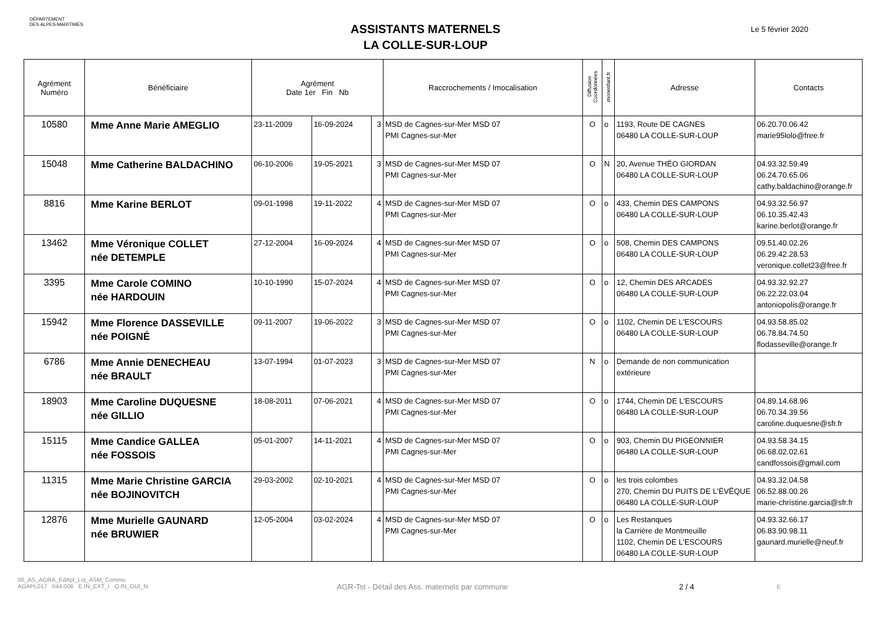DÉPARTEMENT
DES ALPES-MARITIMES
ASSISTANTS MATERNELS
LA COLLE-SUR-LOUP
Le 5 février 2020
| Agrément Numéro | Bénéficiaire | Agrément Date 1er Fin Nb | | | Raccrochements / Imocalisation | Diffusion Coordonnées | monenfant.fr | Adresse | Contacts |
| --- | --- | --- | --- | --- | --- | --- | --- | --- | --- |
| 10580 | Mme Anne Marie AMEGLIO | 23-11-2009 | 16-09-2024 | 3 | MSD de Cagnes-sur-Mer MSD 07 PMI Cagnes-sur-Mer | O | o | 1193, Route DE CAGNES 06480 LA COLLE-SUR-LOUP | 06.20.70.06.42 marie95lolo@free.fr |
| 15048 | Mme Catherine BALDACHINO | 06-10-2006 | 19-05-2021 | 3 | MSD de Cagnes-sur-Mer MSD 07 PMI Cagnes-sur-Mer | O | N | 20, Avenue THÉO GIORDAN 06480 LA COLLE-SUR-LOUP | 04.93.32.59.49 06.24.70.65.06 cathy.baldachino@orange.fr |
| 8816 | Mme Karine BERLOT | 09-01-1998 | 19-11-2022 | 4 | MSD de Cagnes-sur-Mer MSD 07 PMI Cagnes-sur-Mer | O | o | 433, Chemin DES CAMPONS 06480 LA COLLE-SUR-LOUP | 04.93.32.56.97 06.10.35.42.43 karine.berlot@orange.fr |
| 13462 | Mme Véronique COLLET née DETEMPLE | 27-12-2004 | 16-09-2024 | 4 | MSD de Cagnes-sur-Mer MSD 07 PMI Cagnes-sur-Mer | O | o | 508, Chemin DES CAMPONS 06480 LA COLLE-SUR-LOUP | 09.51.40.02.26 06.29.42.28.53 veronique.collet23@free.fr |
| 3395 | Mme Carole COMINO née HARDOUIN | 10-10-1990 | 15-07-2024 | 4 | MSD de Cagnes-sur-Mer MSD 07 PMI Cagnes-sur-Mer | O | o | 12, Chemin DES ARCADES 06480 LA COLLE-SUR-LOUP | 04.93.32.92.27 06.22.22.03.04 antoniopolis@orange.fr |
| 15942 | Mme Florence DASSEVILLE née POIGNÉ | 09-11-2007 | 19-06-2022 | 3 | MSD de Cagnes-sur-Mer MSD 07 PMI Cagnes-sur-Mer | O | o | 1102, Chemin DE L'ESCOURS 06480 LA COLLE-SUR-LOUP | 04.93.58.85.02 06.78.84.74.50 flodasseville@orange.fr |
| 6786 | Mme Annie DENECHEAU née BRAULT | 13-07-1994 | 01-07-2023 | 3 | MSD de Cagnes-sur-Mer MSD 07 PMI Cagnes-sur-Mer | N | o | Demande de non communication extérieure | |
| 18903 | Mme Caroline DUQUESNE née GILLIO | 18-08-2011 | 07-06-2021 | 4 | MSD de Cagnes-sur-Mer MSD 07 PMI Cagnes-sur-Mer | O | o | 1744, Chemin DE L'ESCOURS 06480 LA COLLE-SUR-LOUP | 04.89.14.68.96 06.70.34.39.56 caroline.duquesne@sfr.fr |
| 15115 | Mme Candice GALLEA née FOSSOIS | 05-01-2007 | 14-11-2021 | 4 | MSD de Cagnes-sur-Mer MSD 07 PMI Cagnes-sur-Mer | O | o | 903, Chemin DU PIGEONNIER 06480 LA COLLE-SUR-LOUP | 04.93.58.34.15 06.68.02.02.61 candfossois@gmail.com |
| 11315 | Mme Marie Christine GARCIA née BOJINOVITCH | 29-03-2002 | 02-10-2021 | 4 | MSD de Cagnes-sur-Mer MSD 07 PMI Cagnes-sur-Mer | O | o | les trois colombes 270, Chemin DU PUITS DE L'ÉVÊQUE 06480 LA COLLE-SUR-LOUP | 04.93.32.04.58 06.52.88.00.26 marie-christine.garcia@sfr.fr |
| 12876 | Mme Murielle GAUNARD née BRUWIER | 12-05-2004 | 03-02-2024 | 4 | MSD de Cagnes-sur-Mer MSD 07 PMI Cagnes-sur-Mer | O | o | Les Restanques la Carrière de Montmeuille 1102, Chemin DE L'ESCOURS 06480 LA COLLE-SUR-LOUP | 04.93.32.66.17 06.83.90.98.11 gaunard.murielle@neuf.fr |
06_AS_AGRA_EdApl_Lst_ASM_Commu
AGAPL017 044.006 E.IN_EXT_I O.IN_OUI_N
AGR-Tst - Détail des Ass. maternels par commune
2 / 4
E